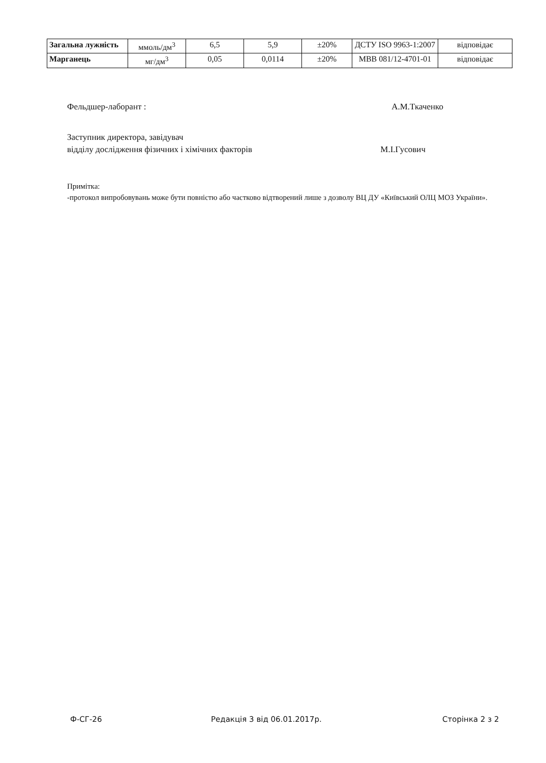| Загальна лужність | ммоль/дм<sup>3</sup> | 6,5 | 5,9 | ±20% | ДСТУ ISO 9963-1:2007 | відповідає |
| Марганець | мг/дм<sup>3</sup> | 0,05 | 0,0114 | ±20% | МВВ 081/12-4701-01 | відповідає |
Фельдшер-лаборант : А.М.Ткаченко
Заступник директора, завідувач
відділу дослідження фізичних і хімічних факторів М.І.Гусович
Примітка:
-протокол випробовувань може бути повністю або частково відтворений лише з дозволу ВЦ ДУ «Київський ОЛЦ МОЗ України».
Ф-СГ-26 Редакція 3 від 06.01.2017р. Сторінка 2 з 2